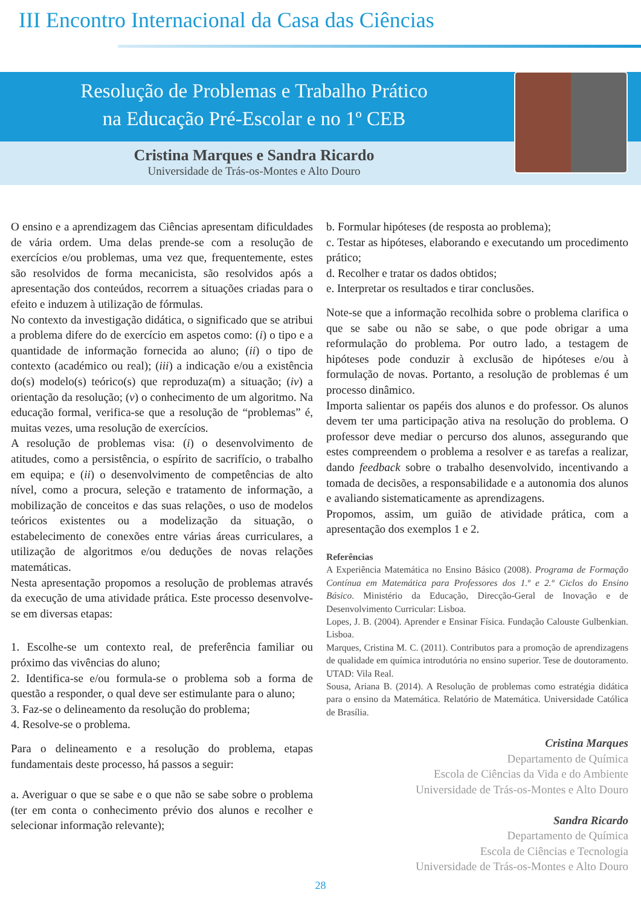III Encontro Internacional da Casa das Ciências
Resolução de Problemas e Trabalho Prático
na Educação Pré-Escolar e no 1º CEB
Cristina Marques e Sandra Ricardo
Universidade de Trás-os-Montes e Alto Douro
O ensino e a aprendizagem das Ciências apresentam dificuldades de vária ordem. Uma delas prende-se com a resolução de exercícios e/ou problemas, uma vez que, frequentemente, estes são resolvidos de forma mecanicista, são resolvidos após a apresentação dos conteúdos, recorrem a situações criadas para o efeito e induzem à utilização de fórmulas.
No contexto da investigação didática, o significado que se atribui a problema difere do de exercício em aspetos como: (i) o tipo e a quantidade de informação fornecida ao aluno; (ii) o tipo de contexto (académico ou real); (iii) a indicação e/ou a existência do(s) modelo(s) teórico(s) que reproduza(m) a situação; (iv) a orientação da resolução; (v) o conhecimento de um algoritmo. Na educação formal, verifica-se que a resolução de “problemas” é, muitas vezes, uma resolução de exercícios.
A resolução de problemas visa: (i) o desenvolvimento de atitudes, como a persistência, o espírito de sacrifício, o trabalho em equipa; e (ii) o desenvolvimento de competências de alto nível, como a procura, seleção e tratamento de informação, a mobilização de conceitos e das suas relações, o uso de modelos teóricos existentes ou a modelização da situação, o estabelecimento de conexões entre várias áreas curriculares, a utilização de algoritmos e/ou deduções de novas relações matemáticas.
Nesta apresentação propomos a resolução de problemas através da execução de uma atividade prática. Este processo desenvolve-se em diversas etapas:
1. Escolhe-se um contexto real, de preferência familiar ou próximo das vivências do aluno;
2. Identifica-se e/ou formula-se o problema sob a forma de questão a responder, o qual deve ser estimulante para o aluno;
3. Faz-se o delineamento da resolução do problema;
4. Resolve-se o problema.
Para o delineamento e a resolução do problema, etapas fundamentais deste processo, há passos a seguir:
a. Averiguar o que se sabe e o que não se sabe sobre o problema (ter em conta o conhecimento prévio dos alunos e recolher e selecionar informação relevante);
b. Formular hipóteses (de resposta ao problema);
c. Testar as hipóteses, elaborando e executando um procedimento prático;
d. Recolher e tratar os dados obtidos;
e. Interpretar os resultados e tirar conclusões.
Note-se que a informação recolhida sobre o problema clarifica o que se sabe ou não se sabe, o que pode obrigar a uma reformulação do problema. Por outro lado, a testagem de hipóteses pode conduzir à exclusão de hipóteses e/ou à formulação de novas. Portanto, a resolução de problemas é um processo dinâmico.
Importa salientar os papéis dos alunos e do professor. Os alunos devem ter uma participação ativa na resolução do problema. O professor deve mediar o percurso dos alunos, assegurando que estes compreendem o problema a resolver e as tarefas a realizar, dando feedback sobre o trabalho desenvolvido, incentivando a tomada de decisões, a responsabilidade e a autonomia dos alunos e avaliando sistematicamente as aprendizagens.
Propomos, assim, um guião de atividade prática, com a apresentação dos exemplos 1 e 2.
Referências
A Experiência Matemática no Ensino Básico (2008). Programa de Formação Contínua em Matemática para Professores dos 1.º e 2.º Ciclos do Ensino Básico. Ministério da Educação, Direcção-Geral de Inovação e de Desenvolvimento Curricular: Lisboa.
Lopes, J. B. (2004). Aprender e Ensinar Física. Fundação Calouste Gulbenkian. Lisboa.
Marques, Cristina M. C. (2011). Contributos para a promoção de aprendizagens de qualidade em química introdutória no ensino superior. Tese de doutoramento. UTAD: Vila Real.
Sousa, Ariana B. (2014). A Resolução de problemas como estratégia didática para o ensino da Matemática. Relatório de Matemática. Universidade Católica de Brasília.
Cristina Marques
Departamento de Química
Escola de Ciências da Vida e do Ambiente
Universidade de Trás-os-Montes e Alto Douro
Sandra Ricardo
Departamento de Química
Escola de Ciências e Tecnologia
Universidade de Trás-os-Montes e Alto Douro
28